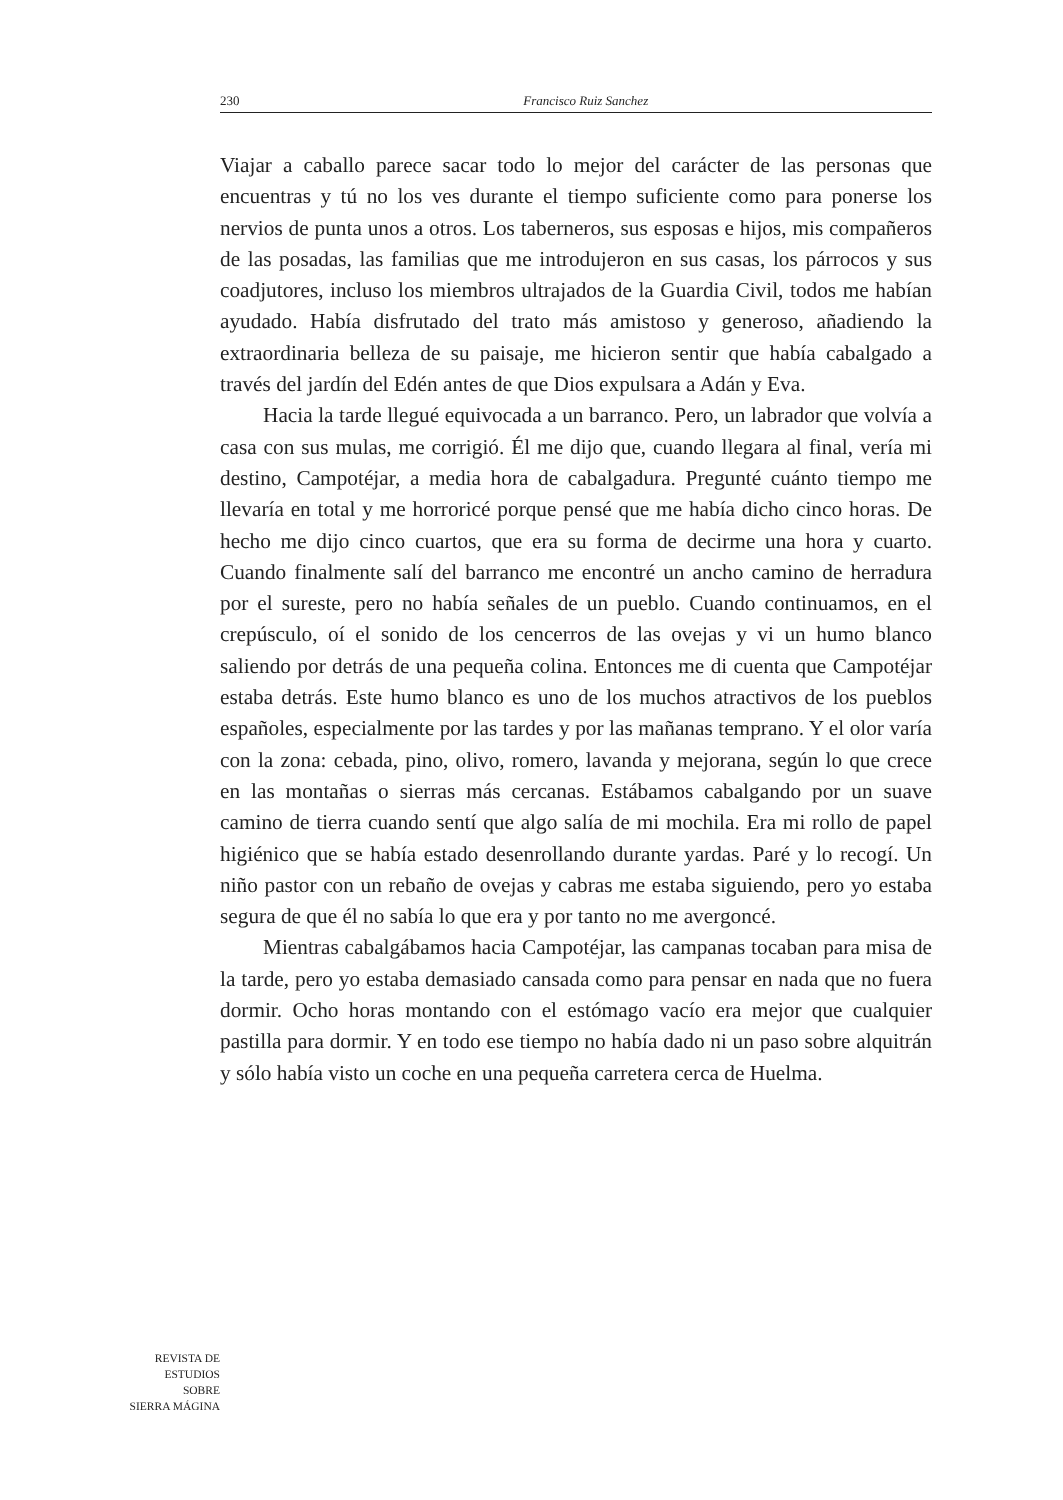230 Francisco Ruiz Sanchez
Viajar a caballo parece sacar todo lo mejor del carácter de las personas que encuentras y tú no los ves durante el tiempo suficiente como para ponerse los nervios de punta unos a otros. Los taberneros, sus esposas e hijos, mis compañeros de las posadas, las familias que me introdujeron en sus casas, los párrocos y sus coadjutores, incluso los miembros ultrajados de la Guardia Civil, todos me habían ayudado. Había disfrutado del trato más amistoso y generoso, añadiendo la extraordinaria belleza de su paisaje, me hicieron sentir que había cabalgado a través del jardín del Edén antes de que Dios expulsara a Adán y Eva.
Hacia la tarde llegué equivocada a un barranco. Pero, un labrador que volvía a casa con sus mulas, me corrigió. Él me dijo que, cuando llegara al final, vería mi destino, Campotéjar, a media hora de cabalgadura. Pregunté cuánto tiempo me llevaría en total y me horroricé porque pensé que me había dicho cinco horas. De hecho me dijo cinco cuartos, que era su forma de decirme una hora y cuarto. Cuando finalmente salí del barranco me encontré un ancho camino de herradura por el sureste, pero no había señales de un pueblo. Cuando continuamos, en el crepúsculo, oí el sonido de los cencerros de las ovejas y vi un humo blanco saliendo por detrás de una pequeña colina. Entonces me di cuenta que Campotéjar estaba detrás. Este humo blanco es uno de los muchos atractivos de los pueblos españoles, especialmente por las tardes y por las mañanas temprano. Y el olor varía con la zona: cebada, pino, olivo, romero, lavanda y mejorana, según lo que crece en las montañas o sierras más cercanas. Estábamos cabalgando por un suave camino de tierra cuando sentí que algo salía de mi mochila. Era mi rollo de papel higiénico que se había estado desenrollando durante yardas. Paré y lo recogí. Un niño pastor con un rebaño de ovejas y cabras me estaba siguiendo, pero yo estaba segura de que él no sabía lo que era y por tanto no me avergoncé.
Mientras cabalgábamos hacia Campotéjar, las campanas tocaban para misa de la tarde, pero yo estaba demasiado cansada como para pensar en nada que no fuera dormir. Ocho horas montando con el estómago vacío era mejor que cualquier pastilla para dormir. Y en todo ese tiempo no había dado ni un paso sobre alquitrán y sólo había visto un coche en una pequeña carretera cerca de Huelma.
REVISTA DE
ESTUDIOS
SOBRE
SIERRA MÁGINA